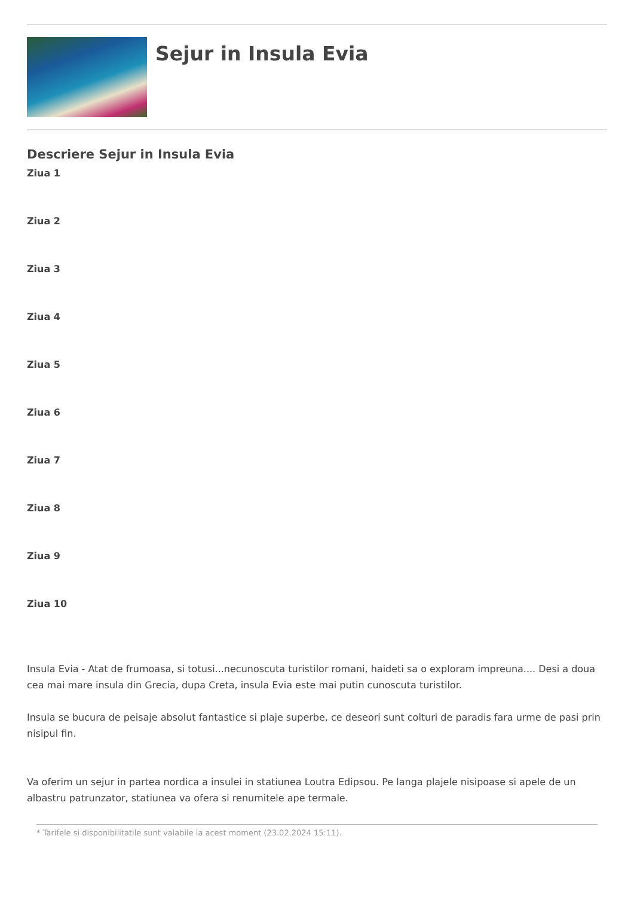Sejur in Insula Evia
Descriere Sejur in Insula Evia
Ziua 1
Ziua 2
Ziua 3
Ziua 4
Ziua 5
Ziua 6
Ziua 7
Ziua 8
Ziua 9
Ziua 10
Insula Evia - Atat de frumoasa, si totusi...necunoscuta turistilor romani, haideti sa o exploram impreuna.... Desi a doua cea mai mare insula din Grecia, dupa Creta, insula Evia este mai putin cunoscuta turistilor.
Insula se bucura de peisaje absolut fantastice si plaje superbe, ce deseori sunt colturi de paradis fara urme de pasi prin nisipul fin.
Va oferim un sejur in partea nordica a insulei in statiunea Loutra Edipsou. Pe langa plajele nisipoase si apele de un albastru patrunzator, statiunea va ofera si renumitele ape termale.
* Tarifele si disponibilitatile sunt valabile la acest moment (23.02.2024 15:11).